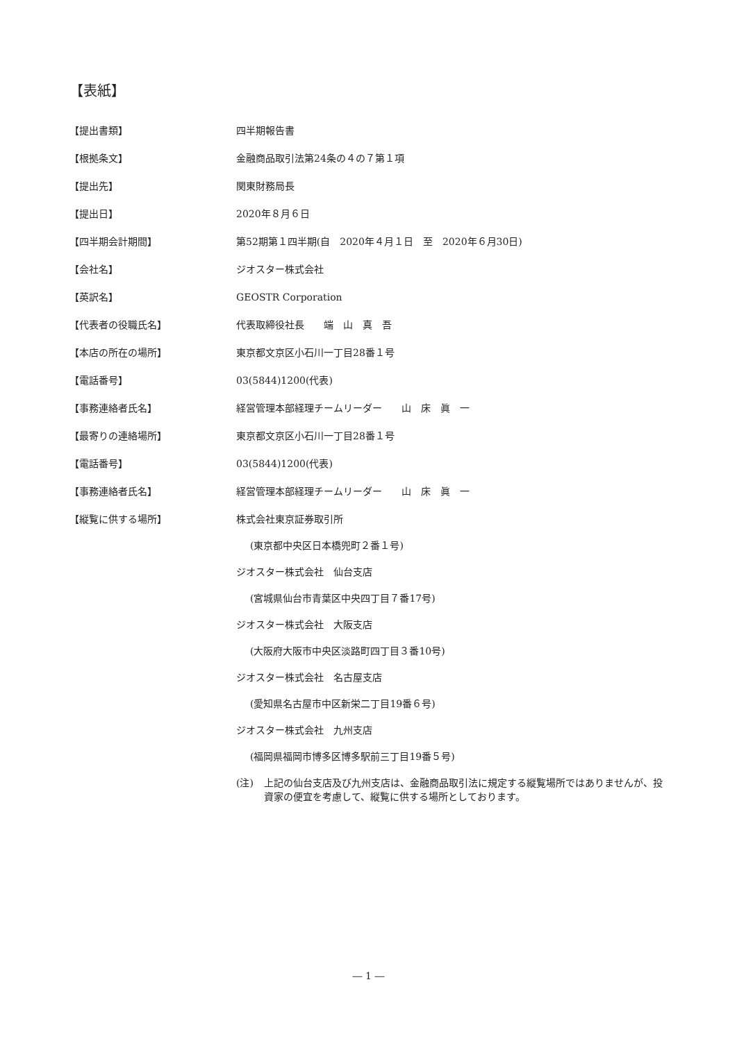【表紙】
【提出書類】 四半期報告書
【根拠条文】 金融商品取引法第24条の４の７第１項
【提出先】 関東財務局長
【提出日】 2020年８月６日
【四半期会計期間】 第52期第１四半期(自　2020年４月１日　至　2020年６月30日)
【会社名】 ジオスター株式会社
【英訳名】 GEOSTR Corporation
【代表者の役職氏名】 代表取締役社長　　端　山　真　吾
【本店の所在の場所】 東京都文京区小石川一丁目28番１号
【電話番号】 03(5844)1200(代表)
【事務連絡者氏名】 経営管理本部経理チームリーダー　　山　床　眞　一
【最寄りの連絡場所】 東京都文京区小石川一丁目28番１号
【電話番号】 03(5844)1200(代表)
【事務連絡者氏名】 経営管理本部経理チームリーダー　　山　床　眞　一
【縦覧に供する場所】 株式会社東京証券取引所
(東京都中央区日本橋兜町２番１号)
ジオスター株式会社　仙台支店
(宮城県仙台市青葉区中央四丁目７番17号)
ジオスター株式会社　大阪支店
(大阪府大阪市中央区淡路町四丁目３番10号)
ジオスター株式会社　名古屋支店
(愛知県名古屋市中区新栄二丁目19番６号)
ジオスター株式会社　九州支店
(福岡県福岡市博多区博多駅前三丁目19番５号)
(注) 上記の仙台支店及び九州支店は、金融商品取引法に規定する縦覧場所ではありませんが、投資家の便宜を考慮して、縦覧に供する場所としております。
― 1 ―